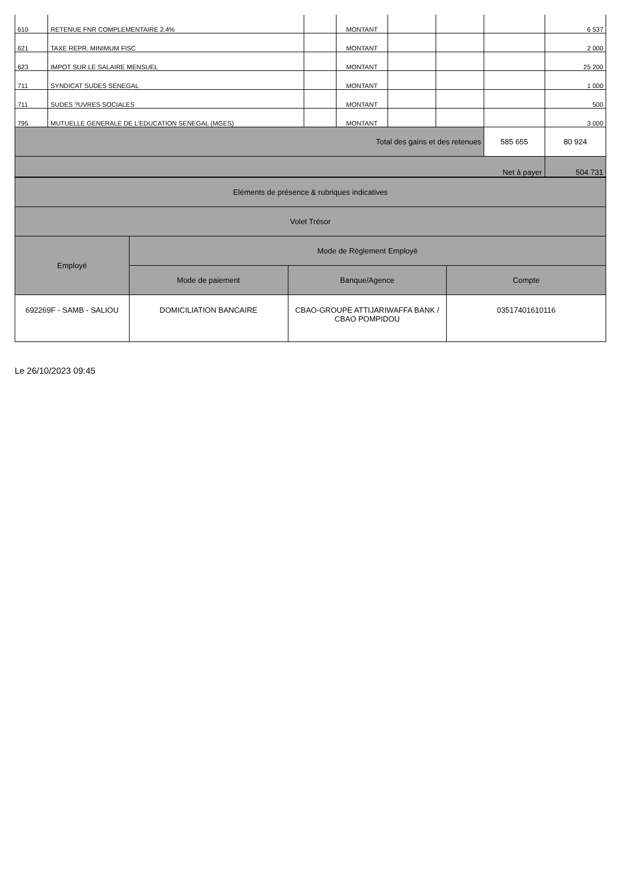| 610 | RETENUE FNR COMPLEMENTAIRE 2.4% | | MONTANT | | | | 6 537 |
| 621 | TAXE REPR. MINIMUM FISC | | MONTANT | | | | 2 000 |
| 623 | IMPOT SUR LE SALAIRE MENSUEL | | MONTANT | | | | 25 200 |
| 711 | SYNDICAT SUDES SENEGAL | | MONTANT | | | | 1 000 |
| 711 | SUDES ?UVRES SOCIALES | | MONTANT | | | | 500 |
| 795 | MUTUELLE GENERALE DE L'EDUCATION SENEGAL (MGES) | | MONTANT | | | | 3 000 |
| Total des gains et des retenues | | | | | | 585 655 | 80 924 |
| Net à payer | | | | | | | 504 731 |
| Eléments de présence & rubriques indicatives | | | |
| Volet Trésor | | | |
| Employé | Mode de Réglement Employé | | |
| | Mode de paiement | Banque/Agence | Compte |
| 692269F - SAMB - SALIOU | DOMICILIATION BANCAIRE | CBAO-GROUPE ATTIJARIWAFFA BANK / CBAO POMPIDOU | 03517401610116 |
Le 26/10/2023 09:45